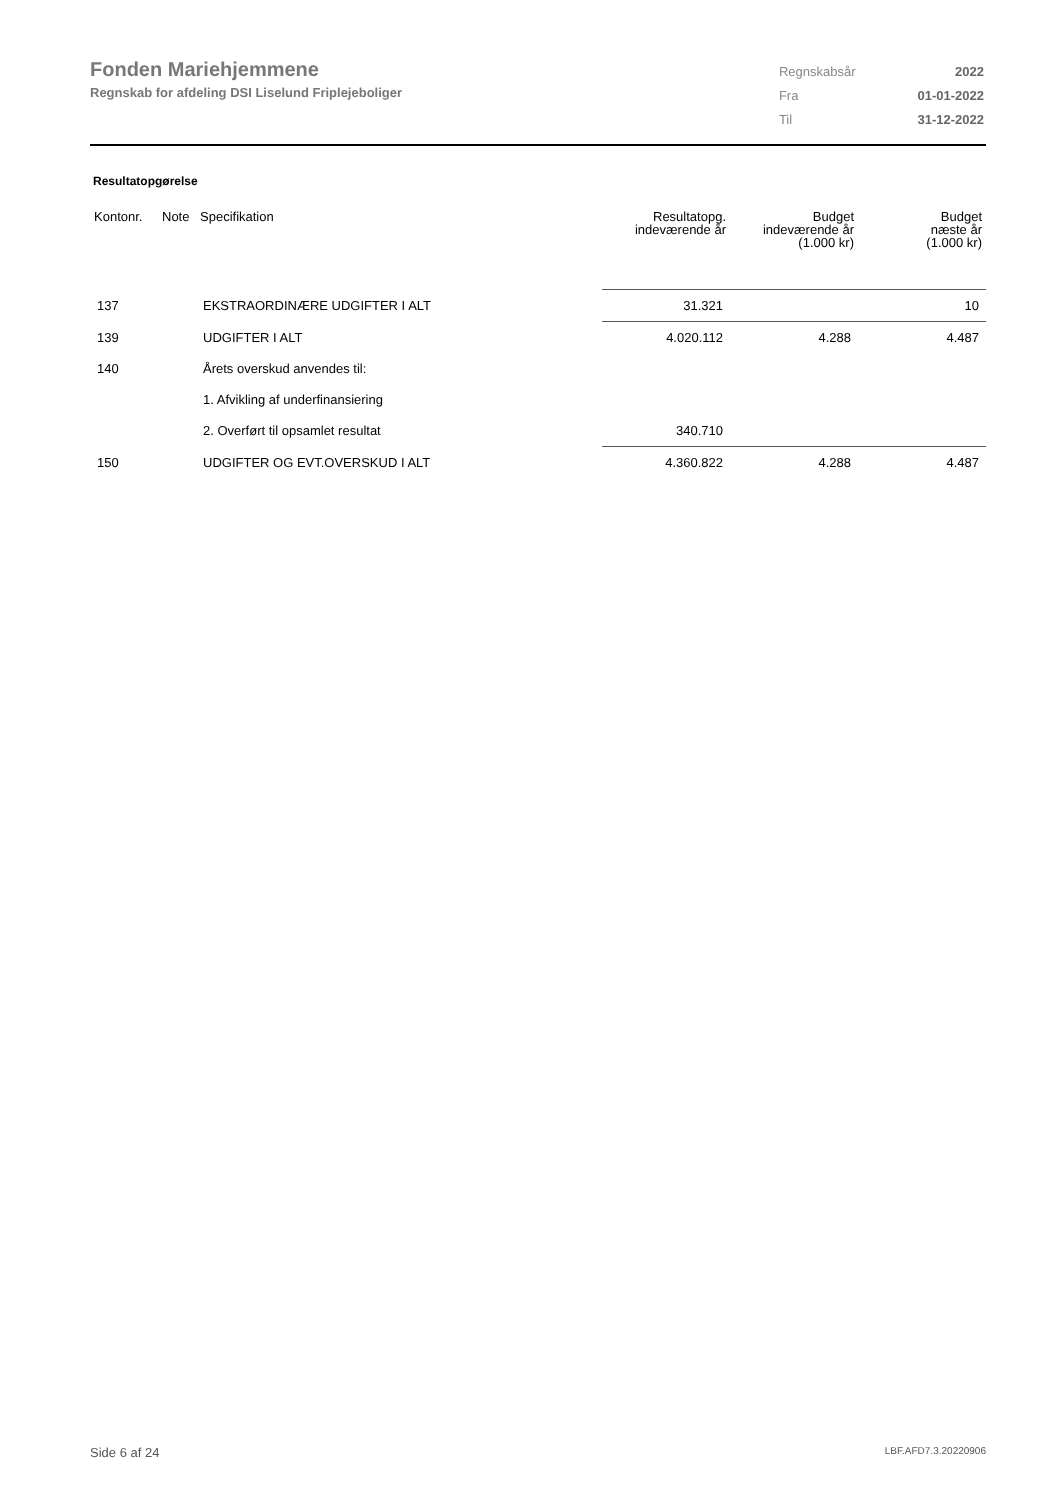Fonden Mariehjemmene
Regnskab for afdeling DSI Liselund Friplejeboliger
| Regnskabsår | 2022 |
| Fra | 01-01-2022 |
| Til | 31-12-2022 |
Resultatopgørelse
| Kontonr. | Note | Specifikation | Resultatopg. indeværende år | Budget indeværende år (1.000 kr) | Budget næste år (1.000 kr) |
| --- | --- | --- | --- | --- | --- |
| 137 | | EKSTRAORDINÆRE UDGIFTER I ALT | 31.321 | | 10 |
| 139 | | UDGIFTER I ALT | 4.020.112 | 4.288 | 4.487 |
| 140 | | Årets overskud anvendes til: | | | |
| | | 1. Afvikling af underfinansiering | | | |
| | | 2. Overført til opsamlet resultat | 340.710 | | |
| 150 | | UDGIFTER OG EVT.OVERSKUD I ALT | 4.360.822 | 4.288 | 4.487 |
Side 6 af 24 LBF.AFD7.3.20220906